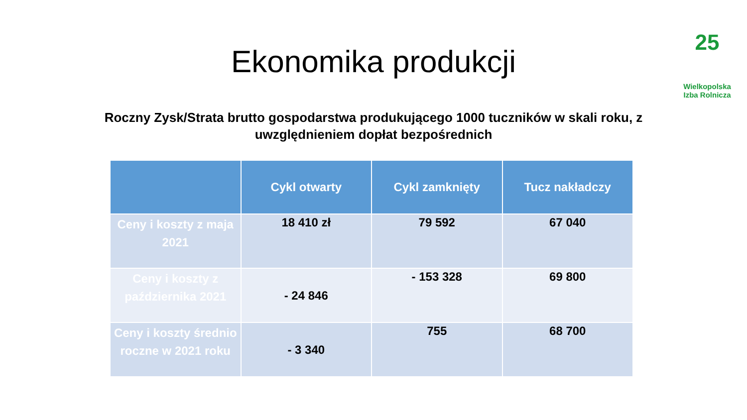25
Wielkopolska
Izba Rolnicza
Ekonomika produkcji
Roczny Zysk/Strata brutto gospodarstwa produkującego 1000 tuczników w skali roku, z uwzględnieniem dopłat bezpośrednich
| | Cykl otwarty | Cykl zamknięty | Tucz nakładczy |
| --- | --- | --- | --- |
| Ceny i koszty z maja 2021 | 18 410 zł | 79 592 | 67 040 |
| Ceny i koszty z października 2021 | - 24 846 | - 153 328 | 69 800 |
| Ceny i koszty średnio roczne w 2021 roku | - 3 340 | 755 | 68 700 |